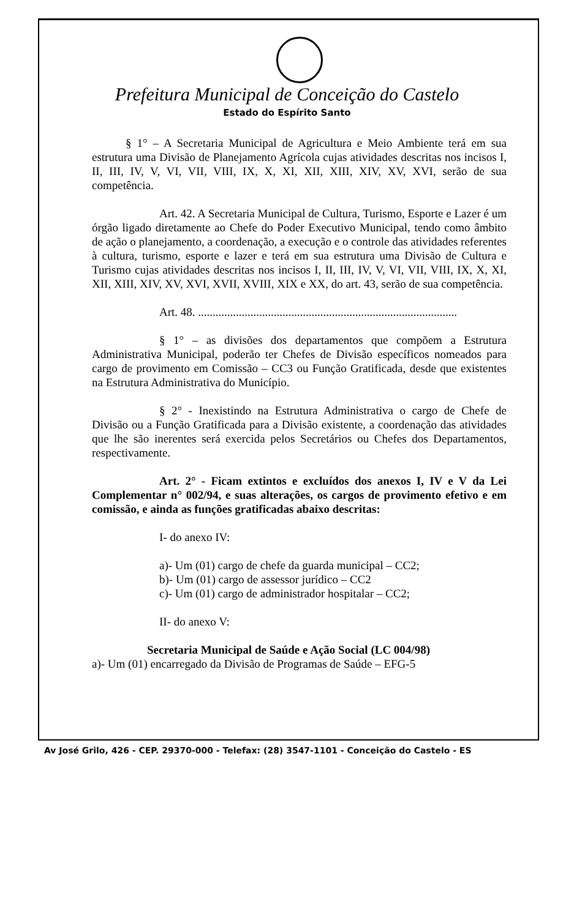Prefeitura Municipal de Conceição do Castelo
Estado do Espírito Santo
§ 1° – A Secretaria Municipal de Agricultura e Meio Ambiente terá em sua estrutura uma Divisão de Planejamento Agrícola cujas atividades descritas nos incisos I, II, III, IV, V, VI, VII, VIII, IX, X, XI, XII, XIII, XIV, XV, XVI, serão de sua competência.
Art. 42. A Secretaria Municipal de Cultura, Turismo, Esporte e Lazer é um órgão ligado diretamente ao Chefe do Poder Executivo Municipal, tendo como âmbito de ação o planejamento, a coordenação, a execução e o controle das atividades referentes à cultura, turismo, esporte e lazer e terá em sua estrutura uma Divisão de Cultura e Turismo cujas atividades descritas nos incisos I, II, III, IV, V, VI, VII, VIII, IX, X, XI, XII, XIII, XIV, XV, XVI, XVII, XVIII, XIX e XX, do art. 43, serão de sua competência.
Art. 48. .........................................................................................
§ 1° – as divisões dos departamentos que compõem a Estrutura Administrativa Municipal, poderão ter Chefes de Divisão específicos nomeados para cargo de provimento em Comissão – CC3 ou Função Gratificada, desde que existentes na Estrutura Administrativa do Município.
§ 2° - Inexistindo na Estrutura Administrativa o cargo de Chefe de Divisão ou a Função Gratificada para a Divisão existente, a coordenação das atividades que lhe são inerentes será exercida pelos Secretários ou Chefes dos Departamentos, respectivamente.
Art. 2° - Ficam extintos e excluídos dos anexos I, IV e V da Lei Complementar n° 002/94, e suas alterações, os cargos de provimento efetivo e em comissão, e ainda as funções gratificadas abaixo descritas:
I- do anexo IV:
a)- Um (01) cargo de chefe da guarda municipal – CC2;
b)- Um (01) cargo de assessor jurídico – CC2
c)- Um (01) cargo de administrador hospitalar – CC2;
II- do anexo V:
Secretaria Municipal de Saúde e Ação Social (LC 004/98)
a)- Um (01) encarregado da Divisão de Programas de Saúde – EFG-5
Av José Grilo, 426 - CEP. 29370-000 - Telefax: (28) 3547-1101 - Conceição do Castelo - ES